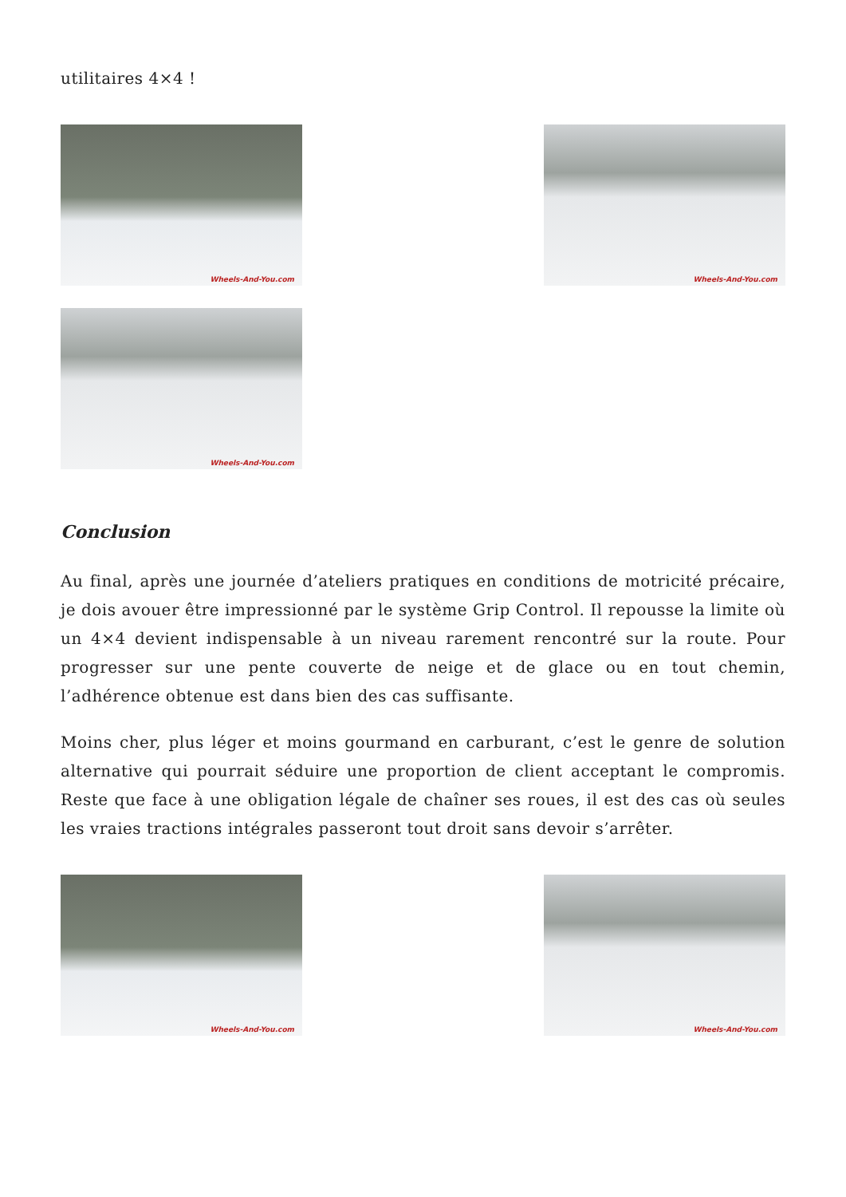utilitaires 4×4 !
Wheels-And-You.com
Wheels-And-You.com
Wheels-And-You.com
Conclusion
Au final, après une journée d’ateliers pratiques en conditions de motricité précaire, je dois avouer être impressionné par le système Grip Control. Il repousse la limite où un 4×4 devient indispensable à un niveau rarement rencontré sur la route. Pour progresser sur une pente couverte de neige et de glace ou en tout chemin, l’adhérence obtenue est dans bien des cas suffisante.
Moins cher, plus léger et moins gourmand en carburant, c’est le genre de solution alternative qui pourrait séduire une proportion de client acceptant le compromis. Reste que face à une obligation légale de chaîner ses roues, il est des cas où seules les vraies tractions intégrales passeront tout droit sans devoir s’arrêter.
Wheels-And-You.com
Wheels-And-You.com